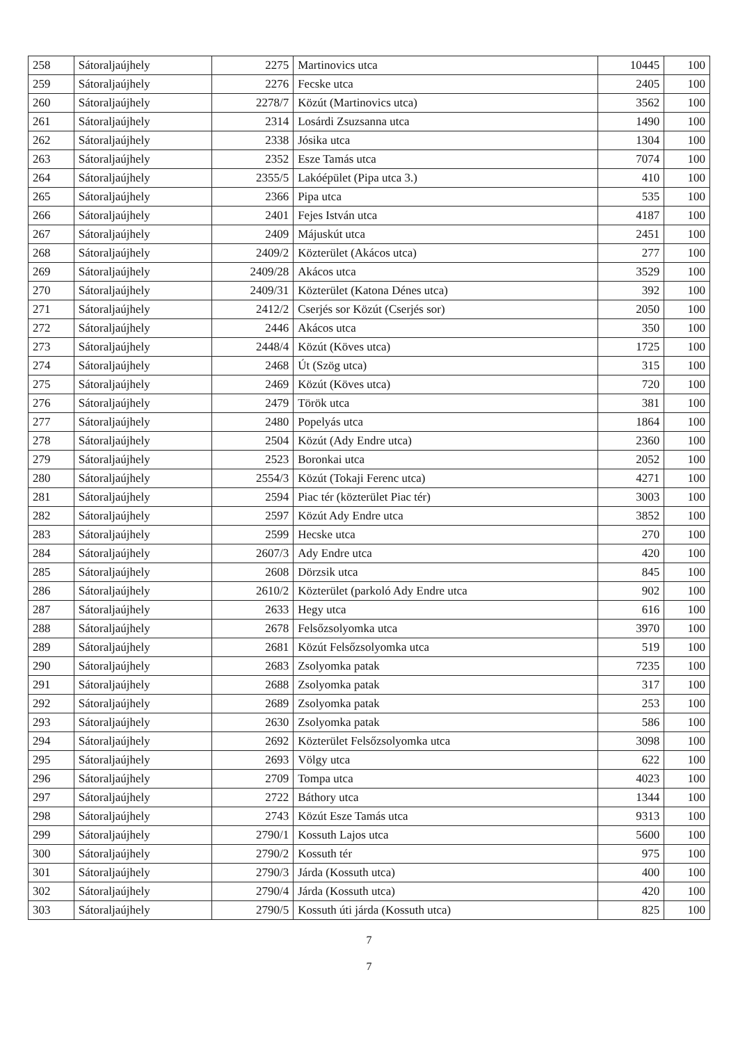| 258 | Sátoraljaújhely | 2275 | Martinovics utca | 10445 | 100 |
| 259 | Sátoraljaújhely | 2276 | Fecske utca | 2405 | 100 |
| 260 | Sátoraljaújhely | 2278/7 | Közút (Martinovics utca) | 3562 | 100 |
| 261 | Sátoraljaújhely | 2314 | Losárdi Zsuzsanna utca | 1490 | 100 |
| 262 | Sátoraljaújhely | 2338 | Jósika utca | 1304 | 100 |
| 263 | Sátoraljaújhely | 2352 | Esze Tamás utca | 7074 | 100 |
| 264 | Sátoraljaújhely | 2355/5 | Lakóépület (Pipa utca 3.) | 410 | 100 |
| 265 | Sátoraljaújhely | 2366 | Pipa utca | 535 | 100 |
| 266 | Sátoraljaújhely | 2401 | Fejes István utca | 4187 | 100 |
| 267 | Sátoraljaújhely | 2409 | Májuskút utca | 2451 | 100 |
| 268 | Sátoraljaújhely | 2409/2 | Közterület (Akácos utca) | 277 | 100 |
| 269 | Sátoraljaújhely | 2409/28 | Akácos utca | 3529 | 100 |
| 270 | Sátoraljaújhely | 2409/31 | Közterület (Katona Dénes utca) | 392 | 100 |
| 271 | Sátoraljaújhely | 2412/2 | Cserjés sor Közút (Cserjés sor) | 2050 | 100 |
| 272 | Sátoraljaújhely | 2446 | Akácos utca | 350 | 100 |
| 273 | Sátoraljaújhely | 2448/4 | Közút (Köves utca) | 1725 | 100 |
| 274 | Sátoraljaújhely | 2468 | Út (Szög utca) | 315 | 100 |
| 275 | Sátoraljaújhely | 2469 | Közút (Köves utca) | 720 | 100 |
| 276 | Sátoraljaújhely | 2479 | Török utca | 381 | 100 |
| 277 | Sátoraljaújhely | 2480 | Popelyás utca | 1864 | 100 |
| 278 | Sátoraljaújhely | 2504 | Közút (Ady Endre utca) | 2360 | 100 |
| 279 | Sátoraljaújhely | 2523 | Boronkai utca | 2052 | 100 |
| 280 | Sátoraljaújhely | 2554/3 | Közút (Tokaji Ferenc utca) | 4271 | 100 |
| 281 | Sátoraljaújhely | 2594 | Piac tér (közterület Piac tér) | 3003 | 100 |
| 282 | Sátoraljaújhely | 2597 | Közút Ady Endre utca | 3852 | 100 |
| 283 | Sátoraljaújhely | 2599 | Hecske utca | 270 | 100 |
| 284 | Sátoraljaújhely | 2607/3 | Ady Endre utca | 420 | 100 |
| 285 | Sátoraljaújhely | 2608 | Dörzsik utca | 845 | 100 |
| 286 | Sátoraljaújhely | 2610/2 | Közterület (parkoló Ady Endre utca | 902 | 100 |
| 287 | Sátoraljaújhely | 2633 | Hegy utca | 616 | 100 |
| 288 | Sátoraljaújhely | 2678 | Felsőzsolyomka utca | 3970 | 100 |
| 289 | Sátoraljaújhely | 2681 | Közút Felsőzsolyomka utca | 519 | 100 |
| 290 | Sátoraljaújhely | 2683 | Zsolyomka patak | 7235 | 100 |
| 291 | Sátoraljaújhely | 2688 | Zsolyomka patak | 317 | 100 |
| 292 | Sátoraljaújhely | 2689 | Zsolyomka patak | 253 | 100 |
| 293 | Sátoraljaújhely | 2630 | Zsolyomka patak | 586 | 100 |
| 294 | Sátoraljaújhely | 2692 | Közterület Felsőzsolyomka utca | 3098 | 100 |
| 295 | Sátoraljaújhely | 2693 | Völgy utca | 622 | 100 |
| 296 | Sátoraljaújhely | 2709 | Tompa utca | 4023 | 100 |
| 297 | Sátoraljaújhely | 2722 | Báthory utca | 1344 | 100 |
| 298 | Sátoraljaújhely | 2743 | Közút Esze Tamás utca | 9313 | 100 |
| 299 | Sátoraljaújhely | 2790/1 | Kossuth Lajos utca | 5600 | 100 |
| 300 | Sátoraljaújhely | 2790/2 | Kossuth tér | 975 | 100 |
| 301 | Sátoraljaújhely | 2790/3 | Járda (Kossuth utca) | 400 | 100 |
| 302 | Sátoraljaújhely | 2790/4 | Járda (Kossuth utca) | 420 | 100 |
| 303 | Sátoraljaújhely | 2790/5 | Kossuth úti járda (Kossuth utca) | 825 | 100 |
7
7